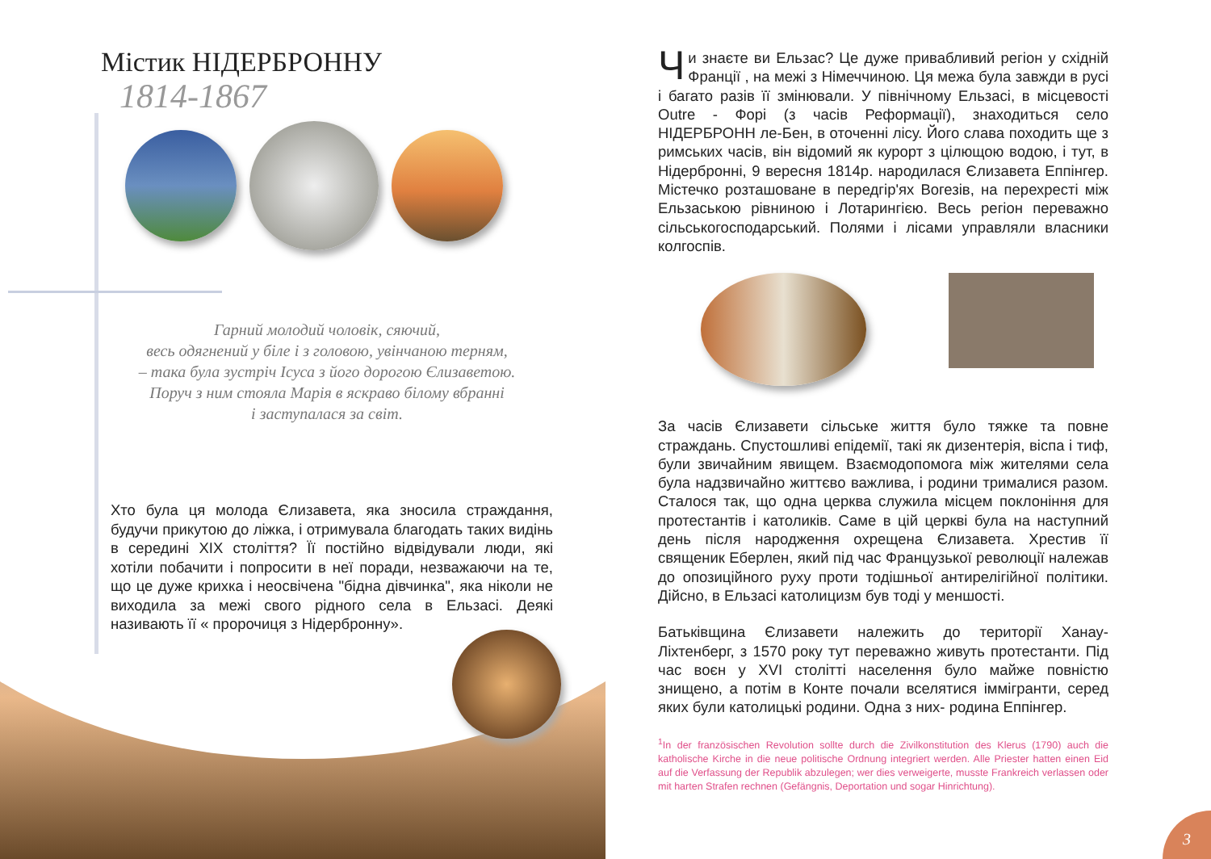Містик НІДЕРБРОННУ
1814-1867
Гарний молодий чоловік, сяючий,
весь одягнений у біле і з головою, увінчаною терням,
– така була зустріч Ісуса з його дорогою Єлизаветою.
Поруч з ним стояла Марія в яскраво білому вбранні
і заступалася за світ.
Хто була ця молода Єлизавета, яка зносила страждання, будучи прикутою до ліжка, і отримувала благодать таких видінь в середині XIX століття? Її постійно відвідували люди, які хотіли побачити і попросити в неї поради, незважаючи на те, що це дуже крихка і неосвічена "бідна дівчинка", яка ніколи не виходила за межі свого рідного села в Ельзасі. Деякі називають її « пророчиця з Нідербронну».
Чи знаєте ви Ельзас? Це дуже привабливий регіон у східній Франції , на межі з Німеччиною. Ця межа була завжди в русі і багато разів її змінювали. У північному Ельзасі, в місцевості Outre - Форі (з часів Реформації), знаходиться село НІДЕРБРОНН ле-Бен, в оточенні лісу. Його слава походить ще з римських часів, він відомий як курорт з цілющою водою, і тут, в Нідербронні, 9 вересня 1814р. народилася Єлизавета Еппінгер. Містечко розташоване в передгір'ях Вогезів, на перехресті між Ельзаською рівниною і Лотарингією. Весь регіон переважно сільськогосподарський. Полями і лісами управляли власники колгоспів.
За часів Єлизавети сільське життя було тяжке та повне страждань. Спустошливі епідемії, такі як дизентерія, віспа і тиф, були звичайним явищем. Взаємодопомога між жителями села була надзвичайно життєво важлива, і родини трималися разом. Сталося так, що одна церква служила місцем поклоніння для протестантів і католиків. Саме в цій церкві була на наступний день після народження охрещена Єлизавета. Хрестив її священик Еберлен, який під час Французької революції належав до опозиційного руху проти тодішньої антирелігійної політики. Дійсно, в Ельзасі католицизм був тоді у меншості.
Батьківщина Єлизавети належить до території Ханау-Ліхтенберг, з 1570 року тут переважно живуть протестанти. Під час воєн у XVI столітті населення було майже повністю знищено, а потім в Конте почали вселятися іммігранти, серед яких були католицькі родини. Одна з них- родина Еппінгер.
<sup>1</sup> In der französischen Revolution sollte durch die Zivilkonstitution des Klerus (1790) auch die katholische Kirche in die neue politische Ordnung integriert werden. Alle Priester hatten einen Eid auf die Verfassung der Republik abzulegen; wer dies verweigerte, musste Frankreich verlassen oder mit harten Strafen rechnen (Gefängnis, Deportation und sogar Hinrichtung).
3